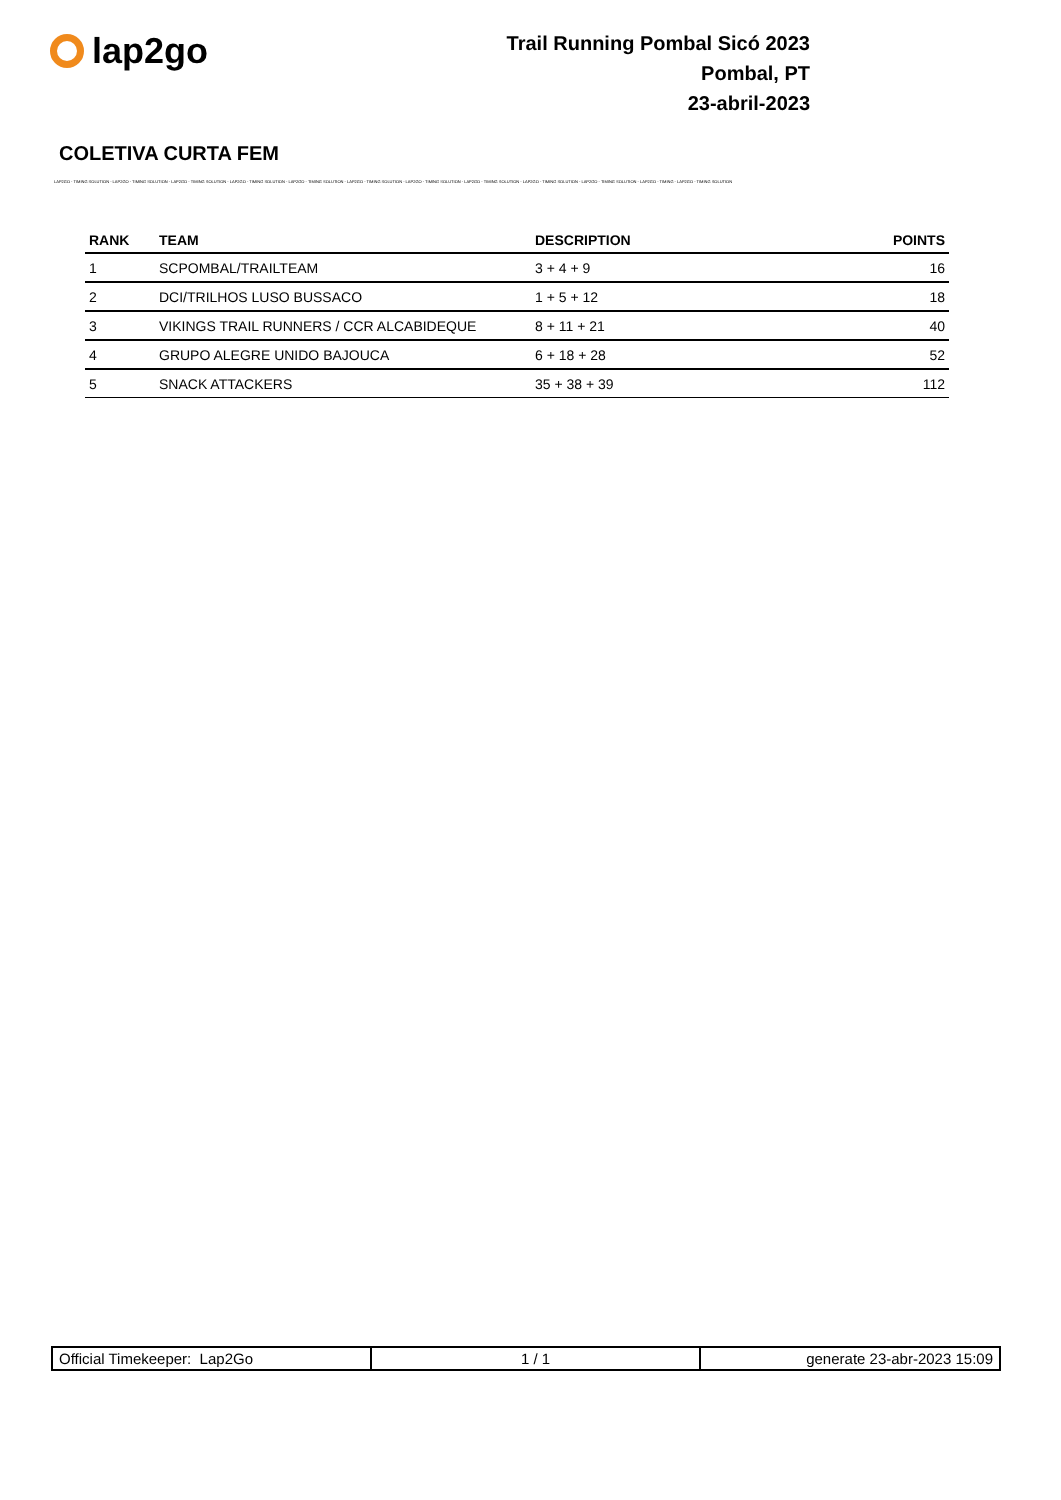lap2go
Trail Running Pombal Sicó 2023
Pombal, PT
23-abril-2023
COLETIVA CURTA FEM
LAP2GO - TIMING SOLUTION - LAP2GO - TIMING SOLUTION - LAP2GO - TIMING SOLUTION - LAP2GO - TIMING SOLUTION - LAP2GO - TIMING SOLUTION - LAP2GO - TIMING SOLUTION - LAP2GO - TIMING SOLUTION - LAP2GO - TIMING SOLUTION - LAP2GO - TIMING SOLUTION - LAP2GO - TIMING SOLUTION - LAP2GO - TIMING - LAP2GO - TIMING SOLUTION
| RANK | TEAM | DESCRIPTION | POINTS |
| --- | --- | --- | --- |
| 1 | SCPOMBAL/TRAILTEAM | 3 + 4 + 9 | 16 |
| 2 | DCI/TRILHOS LUSO BUSSACO | 1 + 5 + 12 | 18 |
| 3 | VIKINGS TRAIL RUNNERS / CCR ALCABIDEQUE | 8 + 11 + 21 | 40 |
| 4 | GRUPO ALEGRE UNIDO BAJOUCA | 6 + 18 + 28 | 52 |
| 5 | SNACK ATTACKERS | 35 + 38 + 39 | 112 |
| Official Timekeeper: Lap2Go | 1 / 1 | generate 23-abr-2023 15:09 |